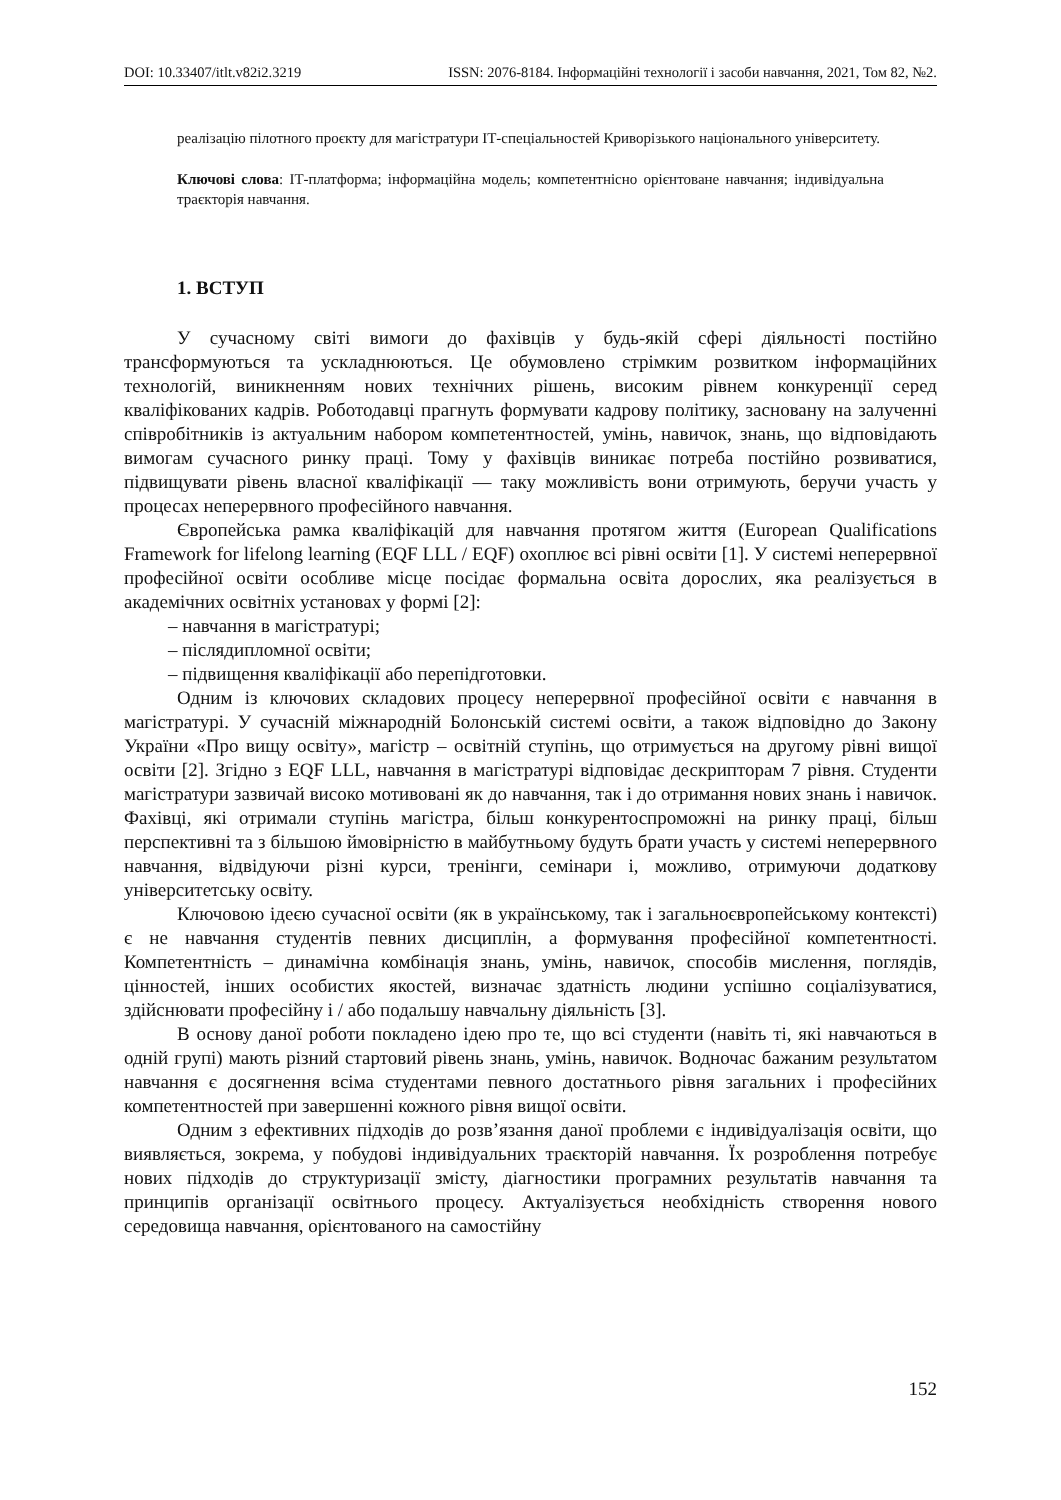DOI: 10.33407/itlt.v82i2.3219 ISSN: 2076-8184. Інформаційні технології і засоби навчання, 2021, Том 82, №2.
реалізацію пілотного проєкту для магістратури ІТ-спеціальностей Криворізького національного університету.
Ключові слова: ІТ-платформа; інформаційна модель; компетентнісно орієнтоване навчання; індивідуальна траєкторія навчання.
1. ВСТУП
У сучасному світі вимоги до фахівців у будь-якій сфері діяльності постійно трансформуються та ускладнюються. Це обумовлено стрімким розвитком інформаційних технологій, виникненням нових технічних рішень, високим рівнем конкуренції серед кваліфікованих кадрів. Роботодавці прагнуть формувати кадрову політику, засновану на залученні співробітників із актуальним набором компетентностей, умінь, навичок, знань, що відповідають вимогам сучасного ринку праці. Тому у фахівців виникає потреба постійно розвиватися, підвищувати рівень власної кваліфікації — таку можливість вони отримують, беручи участь у процесах неперервного професійного навчання.
Європейська рамка кваліфікацій для навчання протягом життя (European Qualifications Framework for lifelong learning (EQF LLL / EQF) охоплює всі рівні освіти [1]. У системі неперервної професійної освіти особливе місце посідає формальна освіта дорослих, яка реалізується в академічних освітніх установах у формі [2]:
– навчання в магістратурі;
– післядипломної освіти;
– підвищення кваліфікації або перепідготовки.
Одним із ключових складових процесу неперервної професійної освіти є навчання в магістратурі. У сучасній міжнародній Болонській системі освіти, а також відповідно до Закону України «Про вищу освіту», магістр – освітній ступінь, що отримується на другому рівні вищої освіти [2]. Згідно з EQF LLL, навчання в магістратурі відповідає дескрипторам 7 рівня. Студенти магістратури зазвичай високо мотивовані як до навчання, так і до отримання нових знань і навичок. Фахівці, які отримали ступінь магістра, більш конкурентоспроможні на ринку праці, більш перспективні та з більшою ймовірністю в майбутньому будуть брати участь у системі неперервного навчання, відвідуючи різні курси, тренінги, семінари і, можливо, отримуючи додаткову університетську освіту.
Ключовою ідеєю сучасної освіти (як в українському, так і загальноєвропейському контексті) є не навчання студентів певних дисциплін, а формування професійної компетентності. Компетентність – динамічна комбінація знань, умінь, навичок, способів мислення, поглядів, цінностей, інших особистих якостей, визначає здатність людини успішно соціалізуватися, здійснювати професійну і / або подальшу навчальну діяльність [3].
В основу даної роботи покладено ідею про те, що всі студенти (навіть ті, які навчаються в одній групі) мають різний стартовий рівень знань, умінь, навичок. Водночас бажаним результатом навчання є досягнення всіма студентами певного достатнього рівня загальних і професійних компетентностей при завершенні кожного рівня вищої освіти.
Одним з ефективних підходів до розв’язання даної проблеми є індивідуалізація освіти, що виявляється, зокрема, у побудові індивідуальних траєкторій навчання. Їх розроблення потребує нових підходів до структуризації змісту, діагностики програмних результатів навчання та принципів організації освітнього процесу. Актуалізується необхідність створення нового середовища навчання, орієнтованого на самостійну
152